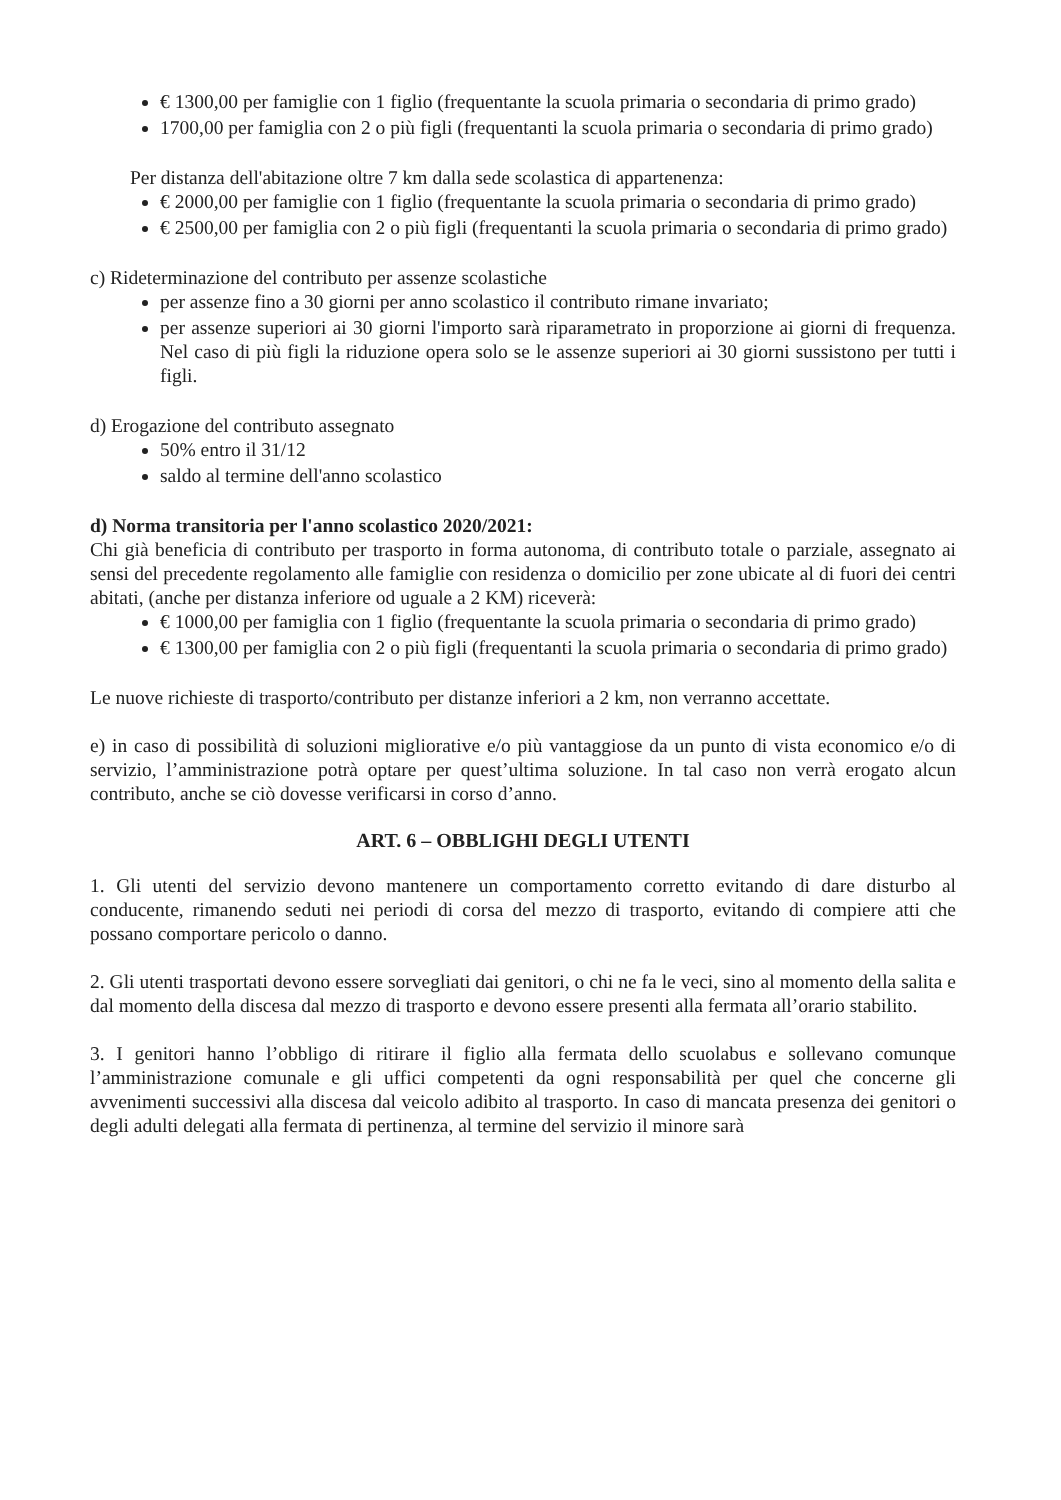€ 1300,00 per famiglie con 1 figlio (frequentante la scuola primaria o secondaria di primo grado)
1700,00 per famiglia con 2 o più figli (frequentanti la scuola primaria o secondaria di primo grado)
Per distanza dell'abitazione oltre 7 km dalla sede scolastica di appartenenza:
€ 2000,00 per famiglie con 1 figlio (frequentante la scuola primaria o secondaria di primo grado)
€ 2500,00 per famiglia con 2 o più figli (frequentanti la scuola primaria o secondaria di primo grado)
c) Rideterminazione del contributo per assenze scolastiche
per assenze fino a 30 giorni per anno scolastico il contributo rimane invariato;
per assenze superiori ai 30 giorni l'importo sarà riparametrato in proporzione ai giorni di frequenza. Nel caso di più figli la riduzione opera solo se le assenze superiori ai 30 giorni sussistono per tutti i figli.
d) Erogazione del contributo assegnato
50% entro il 31/12
saldo al termine dell'anno scolastico
d) Norma transitoria per l'anno scolastico 2020/2021:
Chi già beneficia di contributo per trasporto in forma autonoma, di contributo totale o parziale, assegnato ai sensi del precedente regolamento alle famiglie con residenza o domicilio per zone ubicate al di fuori dei centri abitati, (anche per distanza inferiore od uguale a 2 KM) riceverà:
€ 1000,00 per famiglia con 1 figlio (frequentante la scuola primaria o secondaria di primo grado)
€ 1300,00 per famiglia con 2 o più figli (frequentanti la scuola primaria o secondaria di primo grado)
Le nuove richieste di trasporto/contributo per distanze inferiori a 2 km, non verranno accettate.
e) in caso di possibilità di soluzioni migliorative e/o più vantaggiose da un punto di vista economico e/o di servizio, l’amministrazione potrà optare per quest’ultima soluzione. In tal caso non verrà erogato alcun contributo, anche se ciò dovesse verificarsi in corso d’anno.
ART. 6 – OBBLIGHI DEGLI UTENTI
1. Gli utenti del servizio devono mantenere un comportamento corretto evitando di dare disturbo al conducente, rimanendo seduti nei periodi di corsa del mezzo di trasporto, evitando di compiere atti che possano comportare pericolo o danno.
2. Gli utenti trasportati devono essere sorvegliati dai genitori, o chi ne fa le veci, sino al momento della salita e dal momento della discesa dal mezzo di trasporto e devono essere presenti alla fermata all’orario stabilito.
3. I genitori hanno l’obbligo di ritirare il figlio alla fermata dello scuolabus e sollevano comunque l’amministrazione comunale e gli uffici competenti da ogni responsabilità per quel che concerne gli avvenimenti successivi alla discesa dal veicolo adibito al trasporto. In caso di mancata presenza dei genitori o degli adulti delegati alla fermata di pertinenza, al termine del servizio il minore sarà